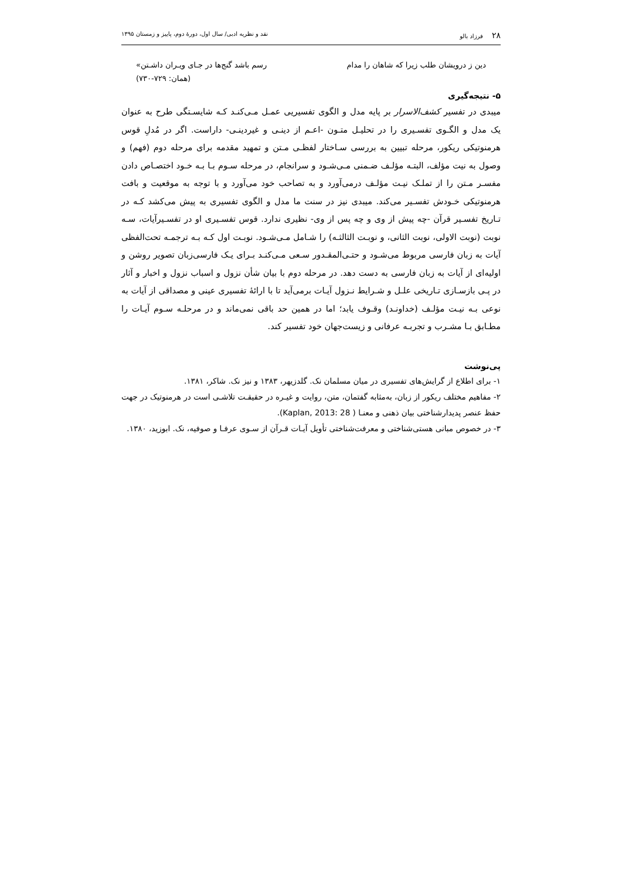۲۸ فرزاد بالو نقد و نظریه ادبی/ سال اول، دورهٔ دوم، پاییز و زمستان ۱۳۹۵
دین ز درویشان طلب زیرا که شاهان را مدام رسم باشد گنج‌ها در جـای ویـران داشـتن»
(همان: ۷۲۹-۷۳۰)
۵- نتیجه‌گیری
میبدی در تفسیر کشف‌الاسرار بر پایه مدل و الگوی تفسیریی عمـل مـی‌کنـد کـه شایسـتگی طرح به عنوان یک مدل و الگـوی تفسـیری را در تحلیـل متـون -اعـم از دینـی و غیردینـی- داراست. اگر در مُدلِ قوس هرمنوتیکی ریکور، مرحله تبیین به بررسی سـاختار لفظـی مـتن و تمهید مقدمه برای مرحله دوم (فهم) و وصول به نیت مؤلف، البتـه مؤلـف ضـمنی مـی‌شـود و سرانجام، در مرحله سـوم بـا بـه خـود اختصـاص دادن مفسـر مـتن را از تملـک نیـت مؤلـف درمی‌آورد و به تصاحب خود می‌آورد و با توجه به موقعیت و بافت هرمنوتیکی خـودش تفسـیر می‌کند. میبدی نیز در سنت ما مدل و الگوی تفسیری به پیش می‌کشد کـه در تـاریخ تفسـیر قرآن -چه پیش از وی و چه پس از وی- نظیری ندارد. قوس تفسـیری او در تفسـیرآیات، سـه نوبت (نوبت الاولی، نوبت الثانی، و نوبـت الثالثـه) را شـامل مـی‌شـود. نوبـت اول کـه بـه ترجمـه تحت‌الفظی آیات به زبان فارسی مربوط می‌شـود و حتـی‌المقـدور سـعی مـی‌کنـد بـرای یـک فارسی‌زبان تصویر روشن و اولیه‌ای از آیات به زبان فارسی به دست دهد. در مرحله دوم با بیان شأن نزول و اسباب نزول و اخبار و آثار در پـی بازسـازی تـاریخی علـل و شـرایط نـزول آیـات برمی‌آید تا با ارائهٔ تفسیری عینی و مصداقی از آیات به نوعی بـه نیـت مؤلـف (خداونـد) وقـوف یابد؛ اما در همین حد باقی نمی‌ماند و در مرحلـه سـوم آیـات را مطـابق بـا مشـرب و تجربـه عرفانی و زیست‌جهان خود تفسیر کند.
پی‌نوشت
۱- برای اطلاع از گرایش‌های تفسیری در میان مسلمان نک. گلدزیهر، ۱۳۸۳ و نیز نک. شاکر، ۱۳۸۱.
۲- مفاهیم مختلف ریکور از زبان، به‌مثابه گفتمان، متن، روایت و غیـره در حقیقـت تلاشـی است در هرمنوتیک در جهت حفظ عنصر پدیدارشناختی بیان ذهنی و معنـا ( Kaplan, 2013: 28).
۳- در خصوص مبانی هستی‌شناختی و معرفت‌شناختی تأویل آیـات قـرآن از سـوی عرفـا و صوفیه، نک. ابوزید، ۱۳۸۰.